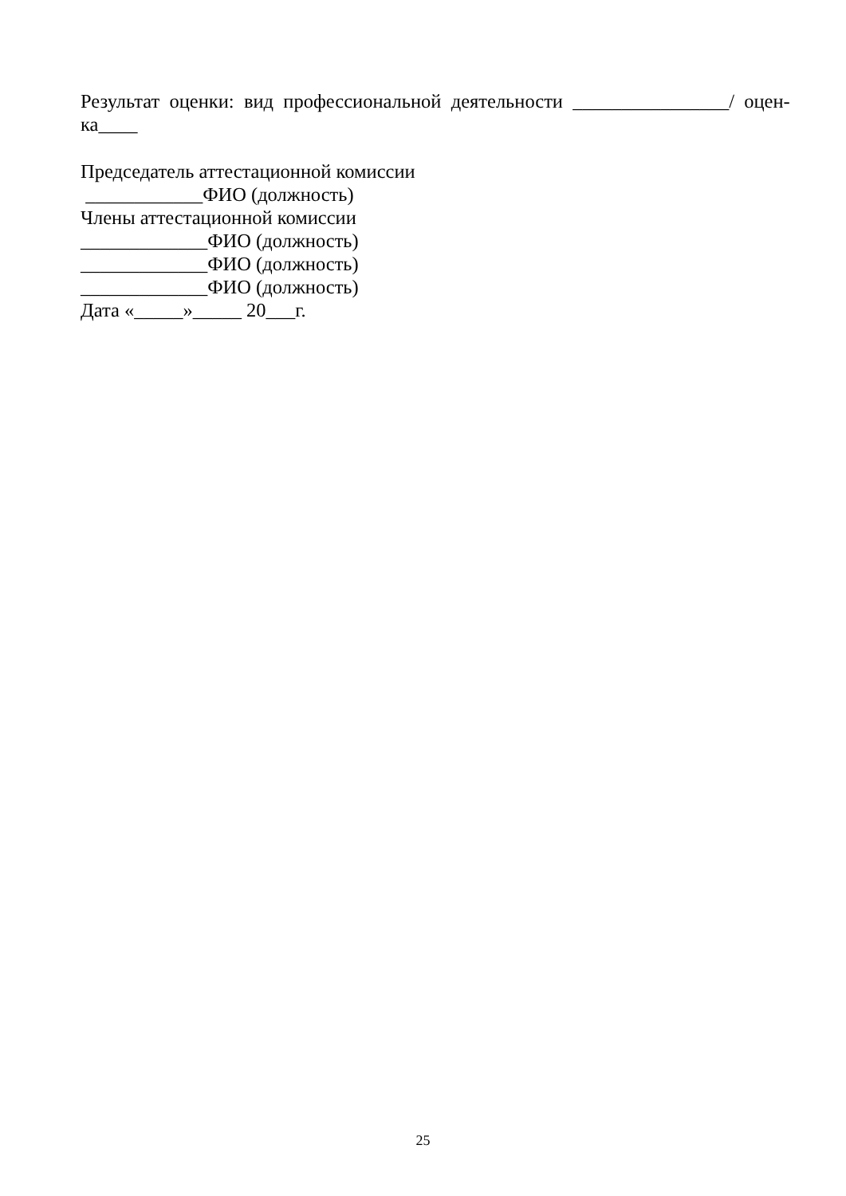Результат оценки: вид профессиональной деятельности ________________/ оцен-
ка____
Председатель аттестационной комиссии
____________ФИО (должность)
Члены аттестационной комиссии
_____________ФИО (должность)
_____________ФИО (должность)
_____________ФИО (должность)
Дата «_____»_____ 20___г.
25